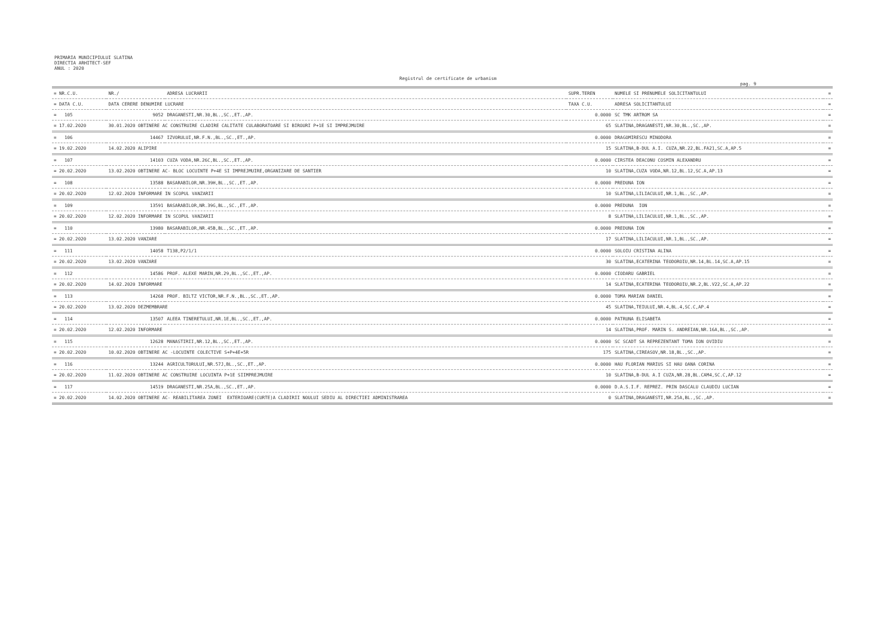PRIMARIA MUNICIPIULUI SLATINA
DIRECTIA ARHITECT-SEF
ANUL : 2020
Registrul de certificate de urbanism
pag. 9
| = NR.C.U. | NR./ | ADRESA LUCRARII | SUPR.TEREN | NUMELE SI PRENUMELE SOLICITANTULUI | = |
| --- | --- | --- | --- | --- | --- |
| = DATA C.U. | DATA CERERE DENUMIRE LUCRARE | | TAXA C.U. | ADRESA SOLICITANTULUI | = |
| = 105 | 9052 | DRAGANESTI,NR.30,BL.,SC.,ET.,AP. | 0.0000 | SC TMK ARTROM SA | = |
| = 17.02.2020 | 30.01.2020 OBTINERE AC CONSTRUIRE CLADIRE CALITATE CULABORATOARE SI BIROURI P+1E SI IMPREJMUIRE | | 65 | SLATINA,DRAGANESTI,NR.30,BL.,SC.,AP. | = |
| = 106 | 14467 | IZVORULUI,NR.F.N.,BL.,SC.,ET.,AP. | 0.0000 | DRAGOMIRESCU MINODORA | = |
| = 19.02.2020 | 14.02.2020 ALIPIRE | | 15 | SLATINA,B-DUL A.I. CUZA,NR.22,BL.FA21,SC.A,AP.5 | = |
| = 107 | 14103 | CUZA VODA,NR.26C,BL.,SC.,ET.,AP. | 0.0000 | CIRSTEA DEACONU COSMIN ALEXANDRU | = |
| = 20.02.2020 | 13.02.2020 OBTINERE AC- BLOC LOCUINTE P+4E SI IMPREJMUIRE,ORGANIZARE DE SANTIER | | 10 | SLATINA,CUZA VODA,NR.12,BL.12,SC.A,AP.13 | = |
| = 108 | 13588 | BASARABILOR,NR.39H,BL.,SC.,ET.,AP. | 0.0000 | PREDUNA ION | = |
| = 20.02.2020 | 12.02.2020 INFORMARE IN SCOPUL VANZARII | | 10 | SLATINA,LILIACULUI,NR.1,BL.,SC.,AP. | = |
| = 109 | 13591 | BASARABILOR,NR.39G,BL.,SC.,ET.,AP. | 0.0000 | PREDUNA ION | = |
| = 20.02.2020 | 12.02.2020 INFORMARE IN SCOPUL VANZARII | | 8 | SLATINA,LILIACULUI,NR.1,BL.,SC.,AP. | = |
| = 110 | 13980 | BASARABILOR,NR.45B,BL.,SC.,ET.,AP. | 0.0000 | PREDUNA ION | = |
| = 20.02.2020 | 13.02.2020 VANZARE | | 17 | SLATINA,LILIACULUI,NR.1,BL.,SC.,AP. | = |
| = 111 | 14058 | T138,P2/1/1 | 0.0000 | SOLOIU CRISTINA ALINA | = |
| = 20.02.2020 | 13.02.2020 VANZARE | | 30 | SLATINA,ECATERINA TEODOROIU,NR.14,BL.14,SC.A,AP.15 | = |
| = 112 | 14586 | PROF. ALEXE MARIN,NR.29,BL.,SC.,ET.,AP. | 0.0000 | CIODARU GABRIEL | = |
| = 20.02.2020 | 14.02.2020 INFORMARE | | 14 | SLATINA,ECATERINA TEODOROIU,NR.2,BL.V22,SC.A,AP.22 | = |
| = 113 | 14268 | PROF. BILTZ VICTOR,NR.F.N.,BL.,SC.,ET.,AP. | 0.0000 | TOMA MARIAN DANIEL | = |
| = 20.02.2020 | 13.02.2020 DEZMEMBRARE | | 45 | SLATINA,TEIULUI,NR.4,BL.4,SC.C,AP.4 | = |
| = 114 | 13507 | ALEEA TINERETULUI,NR.1E,BL.,SC.,ET.,AP. | 0.0000 | PATRUNA ELISABETA | = |
| = 20.02.2020 | 12.02.2020 INFORMARE | | 14 | SLATINA,PROF. MARIN S. ANDREIAN,NR.16A,BL.,SC.,AP. | = |
| = 115 | 12628 | MANASTIRII,NR.12,BL.,SC.,ET.,AP. | 0.0000 | SC SCADT SA REPREZENTANT TOMA ION OVIDIU | = |
| = 20.02.2020 | 10.02.2020 OBTINERE AC -LOCUINTE COLECTIVE S+P+4E+5R | | 175 | SLATINA,CIREASOV,NR.18,BL.,SC.,AP. | = |
| = 116 | 13244 | AGRICULTORULUI,NR.57J,BL.,SC.,ET.,AP. | 0.0000 | HAU FLORIAN MARIUS SI HAU OANA CORINA | = |
| = 20.02.2020 | 11.02.2020 OBTINERE AC CONSTRUIRE LOCUINTA P+1E SIIMPREJMUIRE | | 10 | SLATINA,B-DUL A.I CUZA,NR.28,BL.CAM4,SC.C,AP.12 | = |
| = 117 | 14519 | DRAGANESTI,NR.25A,BL.,SC.,ET.,AP. | 0.0000 | D.A.S.I.F. REPREZ. PRIN DASCALU CLAUDIU LUCIAN | = |
| = 20.02.2020 | 14.02.2020 OBTINERE AC- REABILITAREA ZONEI EXTERIOARE(CURTE)A CLADIRII NOULUI SEDIU AL DIRECTIEI ADMINISTRAREA | | 0 | SLATINA,DRAGANESTI,NR.25A,BL.,SC.,AP. | = |